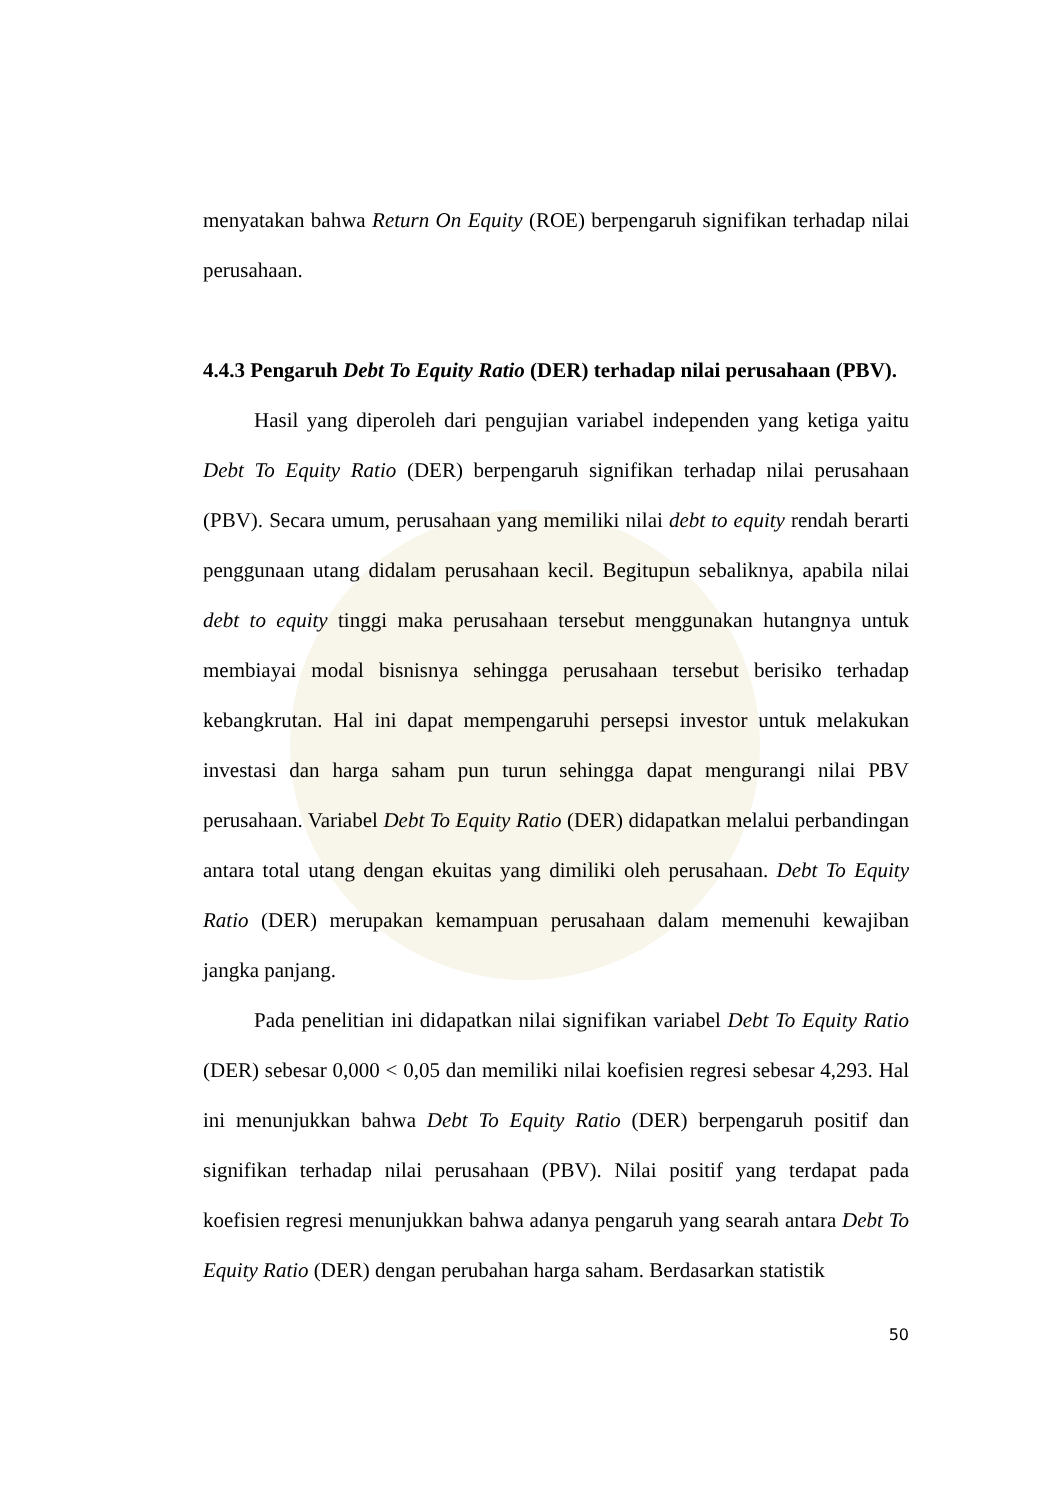menyatakan bahwa Return On Equity (ROE) berpengaruh signifikan terhadap nilai perusahaan.
4.4.3 Pengaruh Debt To Equity Ratio (DER) terhadap nilai perusahaan (PBV).
Hasil yang diperoleh dari pengujian variabel independen yang ketiga yaitu Debt To Equity Ratio (DER) berpengaruh signifikan terhadap nilai perusahaan (PBV). Secara umum, perusahaan yang memiliki nilai debt to equity rendah berarti penggunaan utang didalam perusahaan kecil. Begitupun sebaliknya, apabila nilai debt to equity tinggi maka perusahaan tersebut menggunakan hutangnya untuk membiayai modal bisnisnya sehingga perusahaan tersebut berisiko terhadap kebangkrutan. Hal ini dapat mempengaruhi persepsi investor untuk melakukan investasi dan harga saham pun turun sehingga dapat mengurangi nilai PBV perusahaan. Variabel Debt To Equity Ratio (DER) didapatkan melalui perbandingan antara total utang dengan ekuitas yang dimiliki oleh perusahaan. Debt To Equity Ratio (DER) merupakan kemampuan perusahaan dalam memenuhi kewajiban jangka panjang.
Pada penelitian ini didapatkan nilai signifikan variabel Debt To Equity Ratio (DER) sebesar 0,000 < 0,05 dan memiliki nilai koefisien regresi sebesar 4,293. Hal ini menunjukkan bahwa Debt To Equity Ratio (DER) berpengaruh positif dan signifikan terhadap nilai perusahaan (PBV). Nilai positif yang terdapat pada koefisien regresi menunjukkan bahwa adanya pengaruh yang searah antara Debt To Equity Ratio (DER) dengan perubahan harga saham. Berdasarkan statistik
50